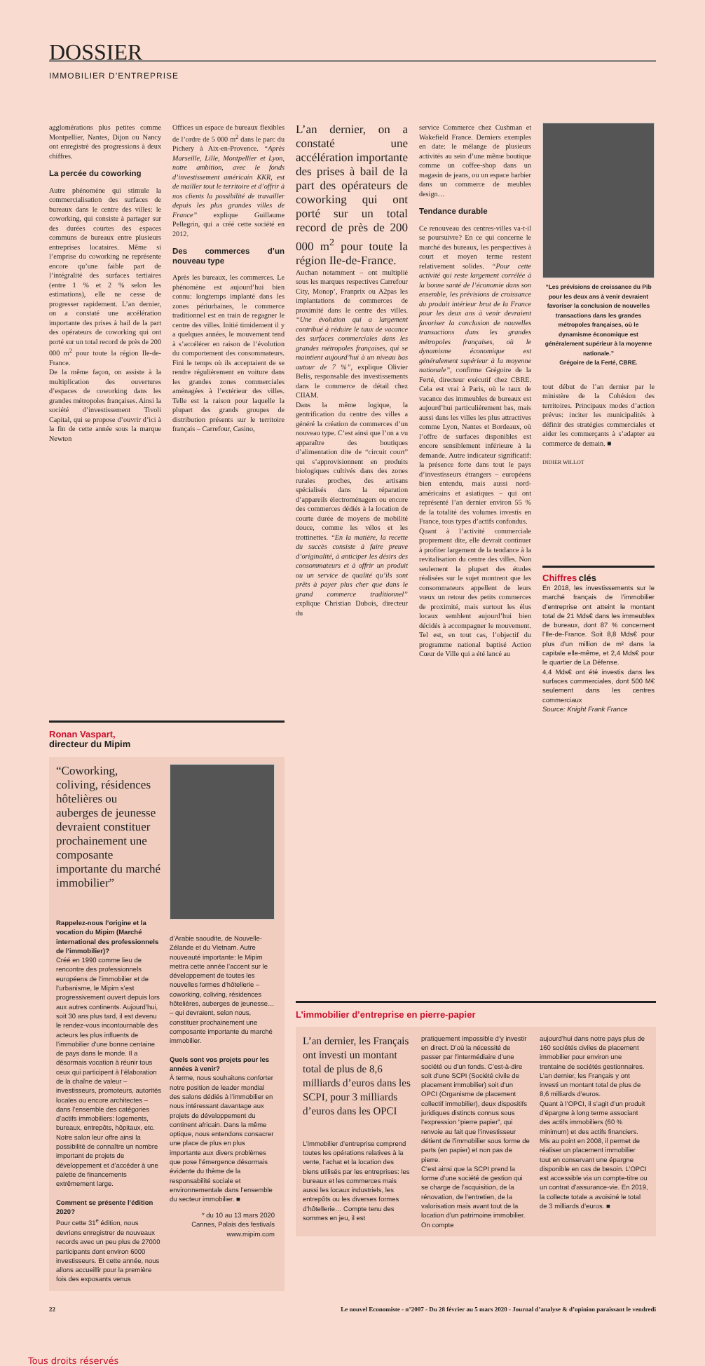DOSSIER
IMMOBILIER D’ENTREPRISE
agglomérations plus petites comme Montpellier, Nantes, Dijon ou Nancy ont enregistré des progressions à deux chiffres.
La percée du coworking
Autre phénomène qui stimule la commercialisation des surfaces de bureaux dans le centre des villes: le coworking, qui consiste à partager sur des durées courtes des espaces communs de bureaux entre plusieurs entreprises locataires. Même si l’emprise du coworking ne représente encore qu’une faible part de l’intégralité des surfaces tertiaires (entre 1 % et 2 % selon les estimations), elle ne cesse de progresser rapidement. L’an dernier, on a constaté une accélération importante des prises à bail de la part des opérateurs de coworking qui ont porté sur un total record de près de 200 000 m<sup>2</sup> pour toute la région Ile-de-France.
De la même façon, on assiste à la multiplication des ouvertures d’espaces de coworking dans les grandes métropoles françaises. Ainsi la société d’investissement Tivoli Capital, qui se propose d’ouvrir d’ici à la fin de cette année sous la marque Newton
Offices un espace de bureaux flexibles de l’ordre de 5 000 m<sup>2</sup> dans le parc du Pichery à Aix-en-Provence. “Après Marseille, Lille, Montpellier et Lyon, notre ambition, avec le fonds d’investissement américain KKR, est de mailler tout le territoire et d’offrir à nos clients la possibilité de travailler depuis les plus grandes villes de France” explique Guillaume Pellegrin, qui a créé cette société en 2012.
Des commerces d’un nouveau type
Après les bureaux, les commerces. Le phénomène est aujourd’hui bien connu: longtemps implanté dans les zones périurbaines, le commerce traditionnel est en train de regagner le centre des villes. Initié timidement il y a quelques années, le mouvement tend à s’accélérer en raison de l’évolution du comportement des consommateurs. Fini le temps où ils acceptaient de se rendre régulièrement en voiture dans les grandes zones commerciales aménagées à l’extérieur des villes. Telle est la raison pour laquelle la plupart des grands groupes de distribution présents sur le territoire français – Carrefour, Casino,
L’an dernier, on a constaté une accélération importante des prises à bail de la part des opérateurs de coworking qui ont porté sur un total record de près de 200 000 m<sup>2</sup> pour toute la région Ile-de-France.
Auchan notamment – ont multiplié sous les marques respectives Carrefour City, Monop’, Franprix ou A2pas les implantations de commerces de proximité dans le centre des villes. “Une évolution qui a largement contribué à réduire le taux de vacance des surfaces commerciales dans les grandes métropoles françaises, qui se maintient aujourd’hui à un niveau bas autour de 7 %”, explique Olivier Belis, responsable des investissements dans le commerce de détail chez CIIAM.
Dans la même logique, la gentrification du centre des villes a généré la création de commerces d’un nouveau type. C’est ainsi que l’on a vu apparaître des boutiques d’alimentation dite de “circuit court” qui s’approvisionnent en produits biologiques cultivés dans des zones rurales proches, des artisans spécialisés dans la réparation d’appareils électroménagers ou encore des commerces dédiés à la location de courte durée de moyens de mobilité douce, comme les vélos et les trottinettes. “En la matière, la recette du succès consiste à faire preuve d’originalité, à anticiper les désirs des consommateurs et à offrir un produit ou un service de qualité qu’ils sont prêts à payer plus cher que dans le grand commerce traditionnel” explique Christian Dubois, directeur du
service Commerce chez Cushman et Wakefield France. Derniers exemples en date: le mélange de plusieurs activités au sein d’une même boutique comme un coffee-shop dans un magasin de jeans, ou un espace barbier dans un commerce de meubles design…
Tendance durable
Ce renouveau des centres-villes va-t-il se poursuivre? En ce qui concerne le marché des bureaux, les perspectives à court et moyen terme restent relativement solides. “Pour cette activité qui reste largement corrélée à la bonne santé de l’économie dans son ensemble, les prévisions de croissance du produit intérieur brut de la France pour les deux ans à venir devraient favoriser la conclusion de nouvelles transactions dans les grandes métropoles françaises, où le dynamisme économique est généralement supérieur à la moyenne nationale”, confirme Grégoire de la Ferté, directeur exécutif chez CBRE. Cela est vrai à Paris, où le taux de vacance des immeubles de bureaux est aujourd’hui particulièrement bas, mais aussi dans les villes les plus attractives comme Lyon, Nantes et Bordeaux, où l’offre de surfaces disponibles est encore sensiblement inférieure à la demande. Autre indicateur significatif: la présence forte dans tout le pays d’investisseurs étrangers – européens bien entendu, mais aussi nord-américains et asiatiques – qui ont représenté l’an dernier environ 55 % de la totalité des volumes investis en France, tous types d’actifs confondus.
Quant à l’activité commerciale proprement dite, elle devrait continuer à profiter largement de la tendance à la revitalisation du centre des villes. Non seulement la plupart des études réalisées sur le sujet montrent que les consommateurs appellent de leurs vœux un retour des petits commerces de proximité, mais surtout les élus locaux semblent aujourd’hui bien décidés à accompagner le mouvement. Tel est, en tout cas, l’objectif du programme national baptisé Action Cœur de Ville qui a été lancé au
“Les prévisions de croissance du Pib pour les deux ans à venir devraient favoriser la conclusion de nouvelles transactions dans les grandes métropoles françaises, où le dynamisme économique est généralement supérieur à la moyenne nationale.”
Grégoire de la Ferté, CBRE.
tout début de l’an dernier par le ministère de la Cohésion des territoires. Principaux modes d’action prévus: inciter les municipalités à définir des stratégies commerciales et aider les commerçants à s’adapter au commerce de demain. ■
DIDIER WILLOT
Chiffres clés
En 2018, les investissements sur le marché français de l’immobilier d’entreprise ont atteint le montant total de 21 Mds€ dans les immeubles de bureaux, dont 87 % concernent l’Ile-de-France. Soit 8,8 Mds€ pour plus d’un million de m² dans la capitale elle-même, et 2,4 Mds€ pour le quartier de La Défense.
4,4 Mds€ ont été investis dans les surfaces commerciales, dont 500 M€ seulement dans les centres commerciaux
Source: Knight Frank France
Ronan Vaspart,
directeur du Mipim
“Coworking, coliving, résidences hôtelières ou auberges de jeunesse devraient constituer prochainement une composante importante du marché immobilier”
Rappelez-nous l’origine et la vocation du Mipim (Marché international des professionnels de l’immobilier)?
Créé en 1990 comme lieu de rencontre des professionnels européens de l’immobilier et de l’urbanisme, le Mipim s’est progressivement ouvert depuis lors aux autres continents. Aujourd’hui, soit 30 ans plus tard, il est devenu le rendez-vous incontournable des acteurs les plus influents de l’immobilier d’une bonne centaine de pays dans le monde. Il a désormais vocation à réunir tous ceux qui participent à l’élaboration de la chaîne de valeur – investisseurs, promoteurs, autorités locales ou encore architectes – dans l’ensemble des catégories d’actifs immobiliers: logements, bureaux, entrepôts, hôpitaux, etc. Notre salon leur offre ainsi la possibilité de connaître un nombre important de projets de développement et d’accéder à une palette de financements extrêmement large.
Comment se présente l’édition 2020?
Pour cette 31<sup>e</sup> édition, nous devrions enregistrer de nouveaux records avec un peu plus de 27000 participants dont environ 6000 investisseurs. Et cette année, nous allons accueillir pour la première fois des exposants venus
d’Arabie saoudite, de Nouvelle-Zélande et du Vietnam. Autre nouveauté importante: le Mipim mettra cette année l’accent sur le développement de toutes les nouvelles formes d’hôtellerie – coworking, coliving, résidences hôtelières, auberges de jeunesse… – qui devraient, selon nous, constituer prochainement une composante importante du marché immobilier.
Quels sont vos projets pour les années à venir?
À terme, nous souhaitons conforter notre position de leader mondial des salons dédiés à l’immobilier en nous intéressant davantage aux projets de développement du continent africain. Dans la même optique, nous entendons consacrer une place de plus en plus importante aux divers problèmes que pose l’émergence désormais évidente du thème de la responsabilité sociale et environnementale dans l’ensemble du secteur immobilier. ■
* du 10 au 13 mars 2020
Cannes, Palais des festivals
www.mipim.com
L’immobilier d’entreprise en pierre-papier
L’an dernier, les Français ont investi un montant total de plus de 8,6 milliards d’euros dans les SCPI, pour 3 milliards d’euros dans les OPCI
L’immobilier d’entreprise comprend toutes les opérations relatives à la vente, l’achat et la location des biens utilisés par les entreprises: les bureaux et les commerces mais aussi les locaux industriels, les entrepôts ou les diverses formes d’hôtellerie… Compte tenu des sommes en jeu, il est
pratiquement impossible d’y investir en direct. D’où la nécessité de passer par l’intermédiaire d’une société ou d’un fonds. C’est-à-dire soit d’une SCPI (Société civile de placement immobilier) soit d’un OPCI (Organisme de placement collectif immobilier), deux dispositifs juridiques distincts connus sous l’expression “pierre papier”, qui renvoie au fait que l’investisseur détient de l’immobilier sous forme de parts (en papier) et non pas de pierre.
C’est ainsi que la SCPI prend la forme d’une société de gestion qui se charge de l’acquisition, de la rénovation, de l’entretien, de la valorisation mais avant tout de la location d’un patrimoine immobilier. On compte
aujourd’hui dans notre pays plus de 160 sociétés civiles de placement immobilier pour environ une trentaine de sociétés gestionnaires. L’an dernier, les Français y ont investi un montant total de plus de 8,6 milliards d’euros.
Quant à l’OPCI, il s’agit d’un produit d’épargne à long terme associant des actifs immobiliers (60 % minimum) et des actifs financiers. Mis au point en 2008, il permet de réaliser un placement immobilier tout en conservant une épargne disponible en cas de besoin. L’OPCI est accessible via un compte-titre ou un contrat d’assurance-vie. En 2019, la collecte totale a avoisiné le total de 3 milliards d’euros. ■
22 Le nouvel Economiste - n°2007 - Du 28 février au 5 mars 2020 - Journal d’analyse & d’opinion paraissant le vendredi
Tous droits réservés